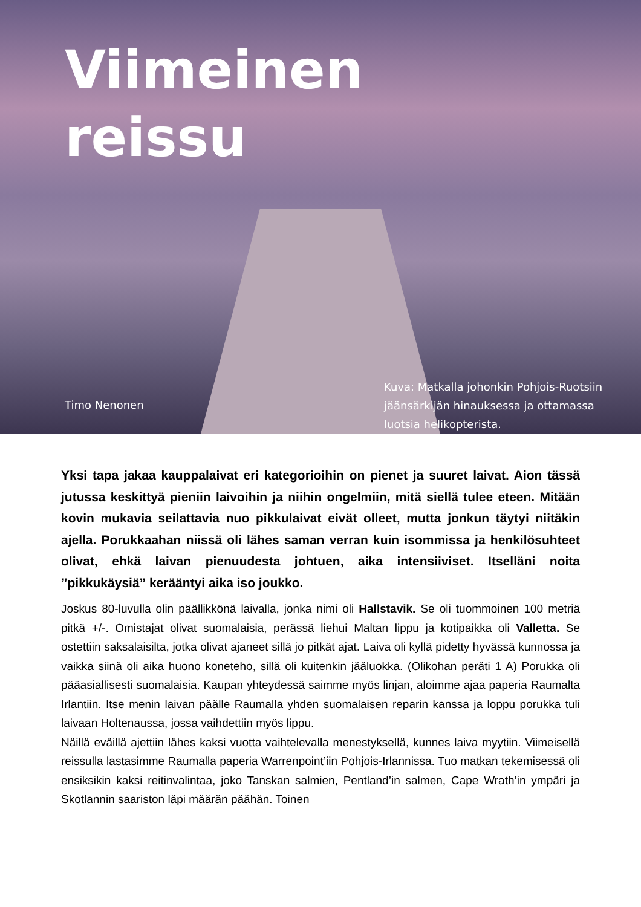Viimeinen
reissu
Timo Nenonen
Kuva: Matkalla johonkin Pohjois-Ruotsiin jäänsärkijän hinauksessa ja ottamassa luotsia helikopterista.
Yksi tapa jakaa kauppalaivat eri kategorioihin on pienet ja suuret laivat. Aion tässä jutussa keskittyä pieniin laivoihin ja niihin ongelmiin, mitä siellä tulee eteen. Mitään kovin mukavia seilattavia nuo pikkulaivat eivät olleet, mutta jonkun täytyi niitäkin ajella. Porukkaahan niissä oli lähes saman verran kuin isommissa ja henkilösuhteet olivat, ehkä laivan pienuudesta johtuen, aika intensiiviset. Itselläni noita ”pikkukäysiä” kerääntyi aika iso joukko.
Joskus 80-luvulla olin päällikkönä laivalla, jonka nimi oli Hallstavik. Se oli tuommoinen 100 metriä pitkä +/-. Omistajat olivat suomalaisia, perässä liehui Maltan lippu ja kotipaikka oli Valletta. Se ostettiin saksalaisilta, jotka olivat ajaneet sillä jo pitkät ajat. Laiva oli kyllä pidetty hyvässä kunnossa ja vaikka siinä oli aika huono koneteho, sillä oli kuitenkin jääluokka. (Olikohan peräti 1 A) Porukka oli pääasiallisesti suomalaisia. Kaupan yhteydessä saimme myös linjan, aloimme ajaa paperia Raumalta Irlantiin. Itse menin laivan päälle Raumalla yhden suomalaisen reparin kanssa ja loppu porukka tuli laivaan Holtenaussa, jossa vaihdettiin myös lippu.
Näillä eväillä ajettiin lähes kaksi vuotta vaihtelevalla menestyksellä, kunnes laiva myytiin. Viimeisellä reissulla lastasimme Raumalla paperia Warrenpoint’iin Pohjois-Irlannissa. Tuo matkan tekemisessä oli ensiksikin kaksi reitinvalintaa, joko Tanskan salmien, Pentland’in salmen, Cape Wrath’in ympäri ja Skotlannin saariston läpi määrän päähän. Toinen